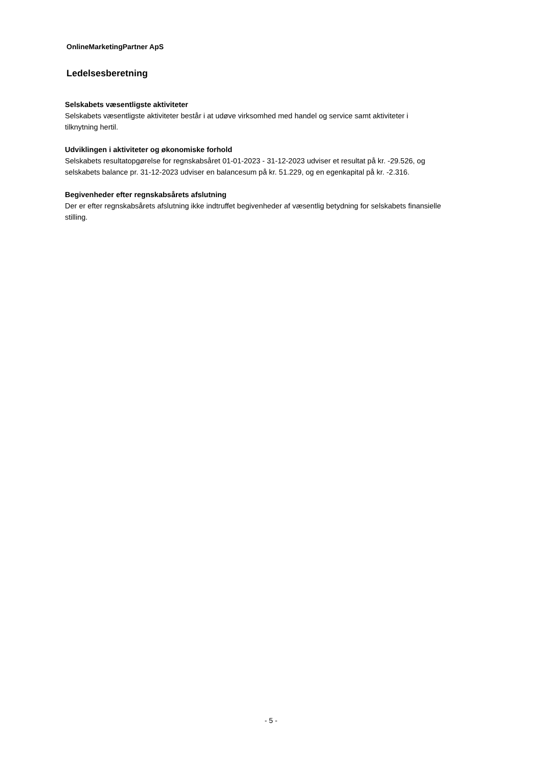OnlineMarketingPartner ApS
Ledelsesberetning
Selskabets væsentligste aktiviteter
Selskabets væsentligste aktiviteter består i at udøve virksomhed med handel og service samt aktiviteter i
tilknytning hertil.
Udviklingen i aktiviteter og økonomiske forhold
Selskabets resultatopgørelse for regnskabsåret 01-01-2023 - 31-12-2023 udviser et resultat på kr. -29.526, og
selskabets balance pr. 31-12-2023 udviser en balancesum på kr. 51.229, og en egenkapital på kr. -2.316.
Begivenheder efter regnskabsårets afslutning
Der er efter regnskabsårets afslutning ikke indtruffet begivenheder af væsentlig betydning for selskabets finansielle
stilling.
- 5 -